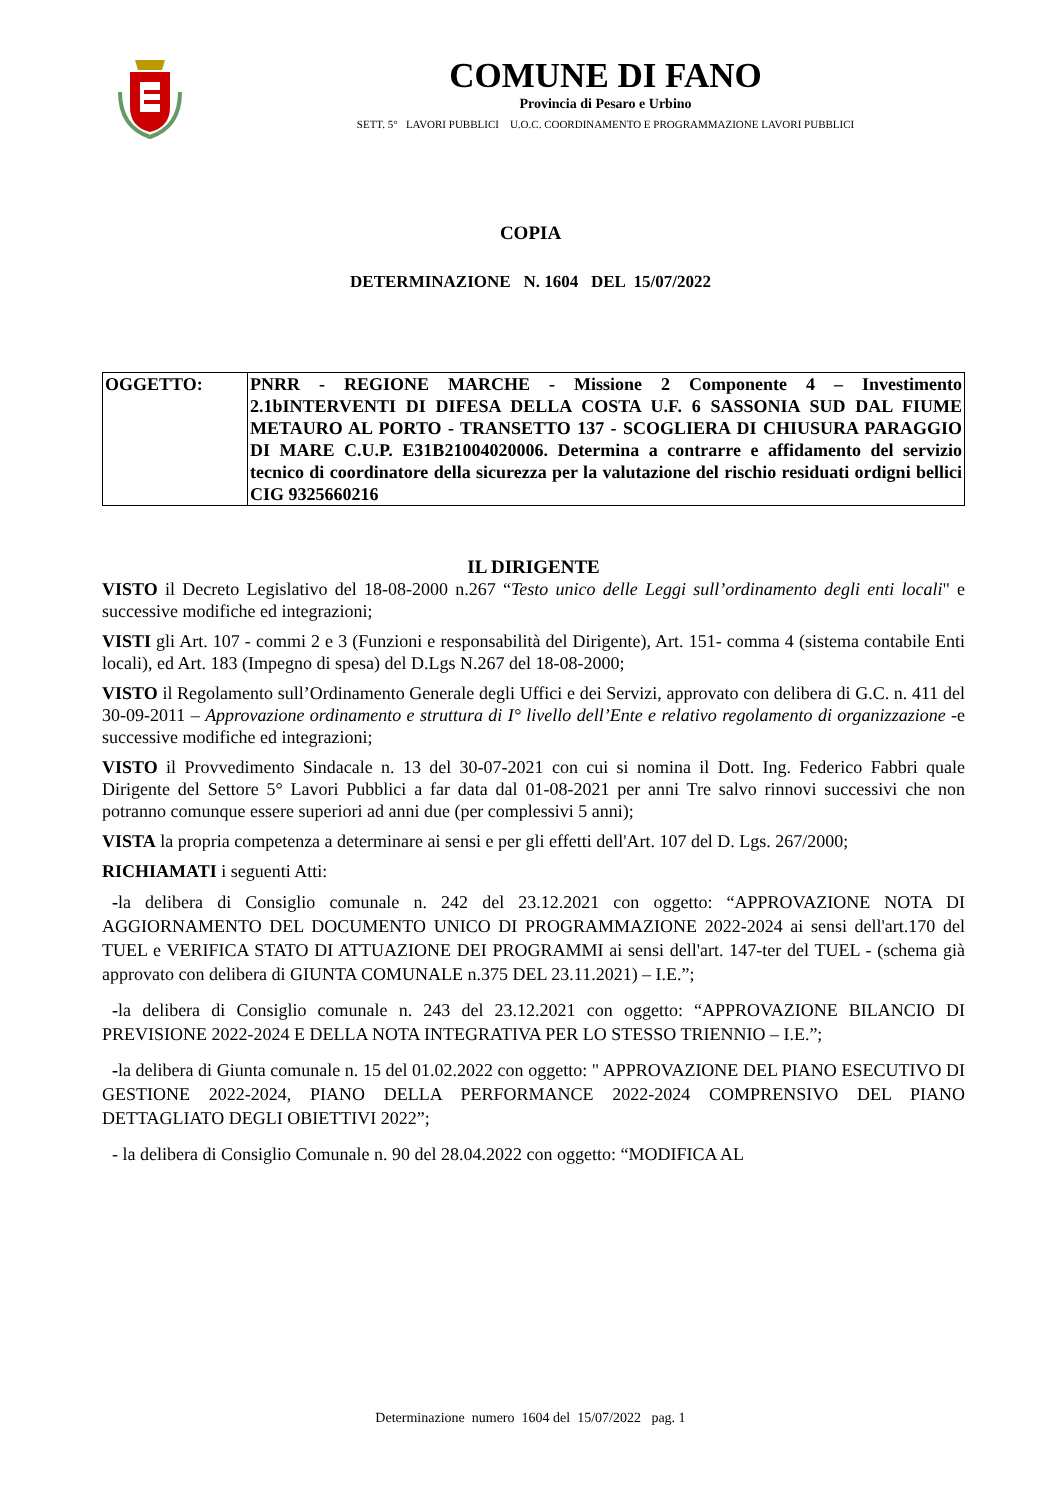COMUNE DI FANO
Provincia di Pesaro e Urbino
SETT. 5° LAVORI PUBBLICI U.O.C. COORDINAMENTO E PROGRAMMAZIONE LAVORI PUBBLICI
COPIA
DETERMINAZIONE N. 1604 DEL 15/07/2022
| OGGETTO: | PNRR - REGIONE MARCHE - Missione 2 Componente 4 – Investimento 2.1bINTERVENTI DI DIFESA DELLA COSTA U.F. 6 SASSONIA SUD DAL FIUME METAURO AL PORTO - TRANSETTO 137 - SCOGLIERA DI CHIUSURA PARAGGIO DI MARE C.U.P. E31B21004020006. Determina a contrarre e affidamento del servizio tecnico di coordinatore della sicurezza per la valutazione del rischio residuati ordigni bellici CIG 9325660216 |
IL DIRIGENTE
VISTO il Decreto Legislativo del 18-08-2000 n.267 “Testo unico delle Leggi sull’ordinamento degli enti locali" e successive modifiche ed integrazioni;
VISTI gli Art. 107 - commi 2 e 3 (Funzioni e responsabilità del Dirigente), Art. 151- comma 4 (sistema contabile Enti locali), ed Art. 183 (Impegno di spesa) del D.Lgs N.267 del 18-08-2000;
VISTO il Regolamento sull’Ordinamento Generale degli Uffici e dei Servizi, approvato con delibera di G.C. n. 411 del 30-09-2011 – Approvazione ordinamento e struttura di I° livello dell’Ente e relativo regolamento di organizzazione -e successive modifiche ed integrazioni;
VISTO il Provvedimento Sindacale n. 13 del 30-07-2021 con cui si nomina il Dott. Ing. Federico Fabbri quale Dirigente del Settore 5° Lavori Pubblici a far data dal 01-08-2021 per anni Tre salvo rinnovi successivi che non potranno comunque essere superiori ad anni due (per complessivi 5 anni);
VISTA la propria competenza a determinare ai sensi e per gli effetti dell'Art. 107 del D. Lgs. 267/2000;
RICHIAMATI i seguenti Atti:
-la delibera di Consiglio comunale n. 242 del 23.12.2021 con oggetto: “APPROVAZIONE NOTA DI AGGIORNAMENTO DEL DOCUMENTO UNICO DI PROGRAMMAZIONE 2022-2024 ai sensi dell'art.170 del TUEL e VERIFICA STATO DI ATTUAZIONE DEI PROGRAMMI ai sensi dell'art. 147-ter del TUEL - (schema già approvato con delibera di GIUNTA COMUNALE n.375 DEL 23.11.2021) – I.E.”;
-la delibera di Consiglio comunale n. 243 del 23.12.2021 con oggetto: “APPROVAZIONE BILANCIO DI PREVISIONE 2022-2024 E DELLA NOTA INTEGRATIVA PER LO STESSO TRIENNIO – I.E.”;
-la delibera di Giunta comunale n. 15 del 01.02.2022 con oggetto: " APPROVAZIONE DEL PIANO ESECUTIVO DI GESTIONE 2022-2024, PIANO DELLA PERFORMANCE 2022-2024 COMPRENSIVO DEL PIANO DETTAGLIATO DEGLI OBIETTIVI 2022”;
- la delibera di Consiglio Comunale n. 90 del 28.04.2022 con oggetto: “MODIFICA AL
Determinazione numero 1604 del 15/07/2022 pag. 1